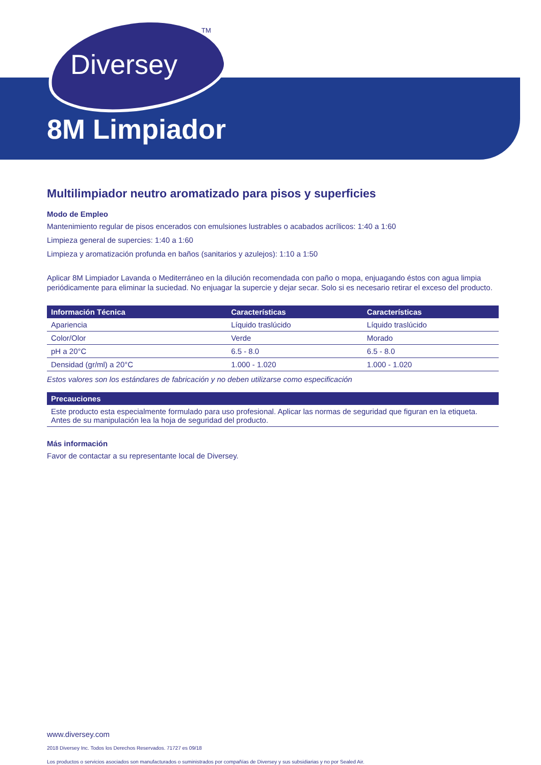Diversey
TM
8M Limpiador
Multilimpiador neutro aromatizado para pisos y superficies
Modo de Empleo
Mantenimiento regular de pisos encerados con emulsiones lustrables o acabados acrílicos: 1:40 a 1:60
Limpieza general de supercies: 1:40 a 1:60
Limpieza y aromatización profunda en baños (sanitarios y azulejos): 1:10 a 1:50
Aplicar 8M Limpiador Lavanda o Mediterráneo en la dilución recomendada con paño o mopa, enjuagando éstos con agua limpia periódicamente para eliminar la suciedad. No enjuagar la supercie y dejar secar. Solo si es necesario retirar el exceso del producto.
| Información Técnica | Características | Características |
| --- | --- | --- |
| Apariencia | Líquido traslúcido | Líquido traslúcido |
| Color/Olor | Verde | Morado |
| pH a 20°C | 6.5 - 8.0 | 6.5 - 8.0 |
| Densidad (gr/ml) a 20°C | 1.000 - 1.020 | 1.000 - 1.020 |
Estos valores son los estándares de fabricación y no deben utilizarse como especificación
| Precauciones |
| --- |
| Este producto esta especialmente formulado para uso profesional. Aplicar las normas de seguridad que figuran en la etiqueta. Antes de su manipulación lea la hoja de seguridad del producto. |
Más información
Favor de contactar a su representante local de Diversey.
www.diversey.com
2018 Diversey Inc. Todos los Derechos Reservados. 71727 es 09/18
Los productos o servicios asociados son manufacturados o suministrados por compañías de Diversey y sus subsidiarias y no por Sealed Air.